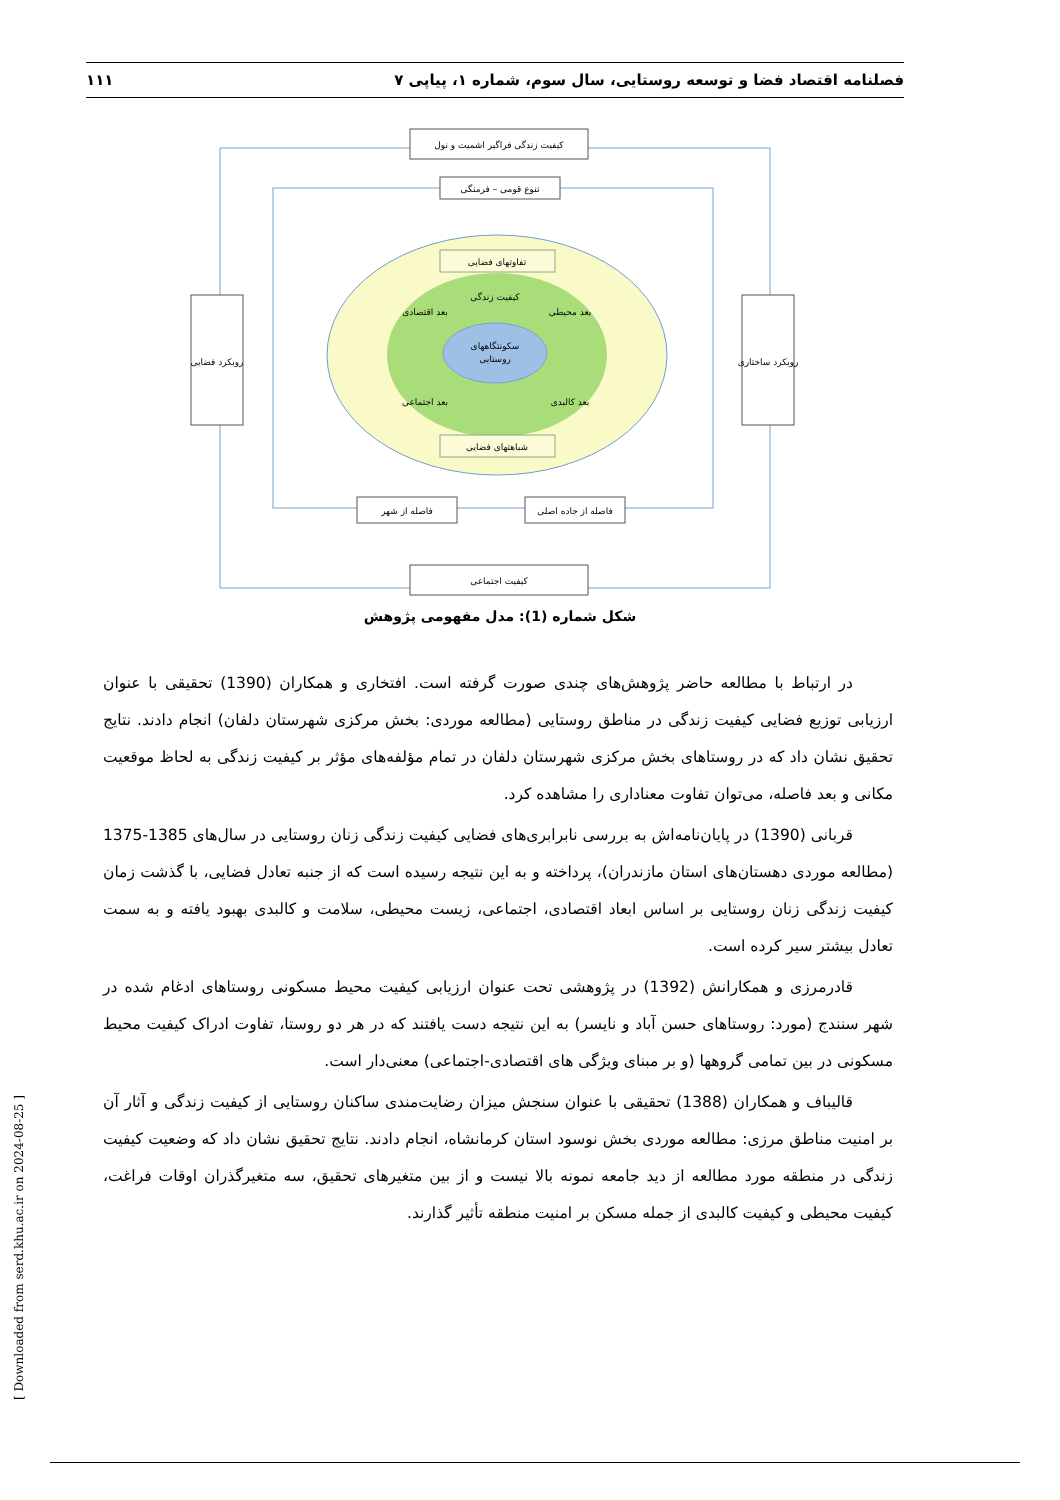فصلنامه اقتصاد فضا و توسعه روستایی، سال سوم، شماره ۱، پیاپی ۷ ۱۱۱
سکونتگاههای
روستایی
کیفیت زندگی فراگیر اشمیت و نول
تنوع قومی – فرمنگی
تفاوتهای فضایی
کیفیت زندگی
شباهتهای فضایی
بعد اقتصادی
بعد محیطی
بعد اجتماعی
بعد کالبدی
رویکرد فضایی
رویکرد ساختاری
فاصله از شهر
فاصله از جاده اصلی
کیفیت اجتماعی
شکل شماره (1): مدل مفهومی پژوهش
در ارتباط با مطالعه حاضر پژوهش‌های چندی صورت گرفته است. افتخاری و همکاران (1390) تحقیقی با عنوان ارزیابی توزیع فضایی کیفیت زندگی در مناطق روستایی (مطالعه موردی: بخش مرکزی شهرستان دلفان) انجام دادند. نتایج تحقیق نشان داد که در روستاهای بخش مرکزی شهرستان دلفان در تمام مؤلفه‌های مؤثر بر کیفیت زندگی به لحاظ موقعیت مکانی و بعد فاصله، می‌توان تفاوت معناداری را مشاهده کرد.
قربانی (1390) در پایان‌نامه‌اش به بررسی نابرابری‌های فضایی کیفیت زندگی زنان روستایی در سال‌های 1385-1375 (مطالعه موردی دهستان‌های استان مازندران)، پرداخته و به این نتیجه رسیده است که از جنبه تعادل فضایی، با گذشت زمان کیفیت زندگی زنان روستایی بر اساس ابعاد اقتصادی، اجتماعی، زیست محیطی، سلامت و کالبدی بهبود یافته و به سمت تعادل بیشتر سیر کرده است.
قادرمرزی و همکارانش (1392) در پژوهشی تحت عنوان ارزیابی کیفیت محیط مسکونی روستاهای ادغام شده در شهر سنندج (مورد: روستاهای حسن آباد و نایسر) به این نتیجه دست یافتند که در هر دو روستا، تفاوت ادراک کیفیت محیط مسکونی در بین تمامی گروهها (و بر مبنای ویژگی های اقتصادی-اجتماعی) معنی‌دار است.
قالیباف و همکاران (1388) تحقیقی با عنوان سنجش میزان رضایت‌مندی ساکنان روستایی از کیفیت زندگی و آثار آن بر امنیت مناطق مرزی: مطالعه موردی بخش نوسود استان کرمانشاه، انجام دادند. نتایج تحقیق نشان داد که وضعیت کیفیت زندگی در منطقه مورد مطالعه از دید جامعه نمونه بالا نیست و از بین متغیرهای تحقیق، سه متغیرگذران اوقات فراغت، کیفیت محیطی و کیفیت کالبدی از جمله مسکن بر امنیت منطقه تأثیر گذارند.
[ Downloaded from serd.khu.ac.ir on 2024-08-25 ]